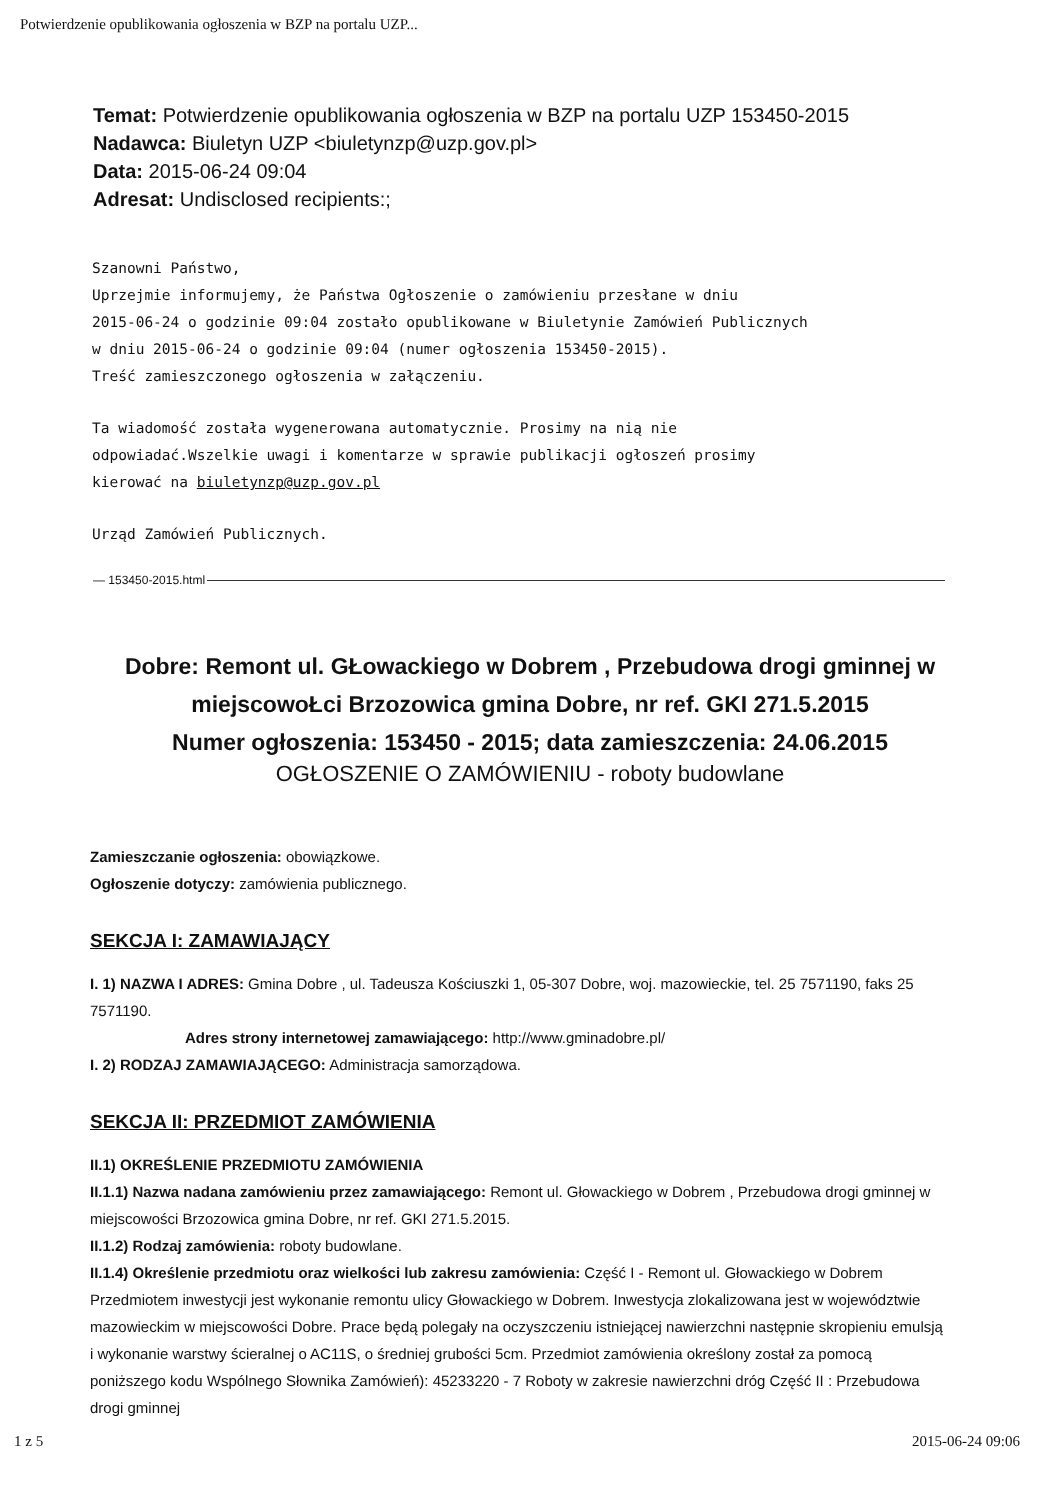Potwierdzenie opublikowania ogłoszenia w BZP na portalu UZP...
Temat: Potwierdzenie opublikowania ogłoszenia w BZP na portalu UZP 153450-2015
Nadawca: Biuletyn UZP <biuletynzp@uzp.gov.pl>
Data: 2015-06-24 09:04
Adresat: Undisclosed recipients:;
Szanowni Państwo,
Uprzejmie informujemy, że Państwa Ogłoszenie o zamówieniu przesłane w dniu
2015-06-24 o godzinie 09:04 zostało opublikowane w Biuletynie Zamówień Publicznych
w dniu 2015-06-24 o godzinie 09:04 (numer ogłoszenia 153450-2015).
Treść zamieszczonego ogłoszenia w załączeniu.
Ta wiadomość została wygenerowana automatycznie. Prosimy na nią nie
odpowiadać.Wszelkie uwagi i komentarze w sprawie publikacji ogłoszeń prosimy
kierować na biuletynzp@uzp.gov.pl
Urząd Zamówień Publicznych.
— 153450-2015.html
Dobre: Remont ul. GŁowackiego w Dobrem , Przebudowa drogi gminnej w miejscowoŁci Brzozowica gmina Dobre, nr ref. GKI 271.5.2015
Numer ogłoszenia: 153450 - 2015; data zamieszczenia: 24.06.2015
OGŁOSZENIE O ZAMÓWIENIU - roboty budowlane
Zamieszczanie ogłoszenia: obowiązkowe.
Ogłoszenie dotyczy: zamówienia publicznego.
SEKCJA I: ZAMAWIAJĄCY
I. 1) NAZWA I ADRES: Gmina Dobre , ul. Tadeusza Kościuszki 1, 05-307 Dobre, woj. mazowieckie, tel. 25 7571190, faks 25 7571190.
Adres strony internetowej zamawiającego: http://www.gminadobre.pl/
I. 2) RODZAJ ZAMAWIAJĄCEGO: Administracja samorządowa.
SEKCJA II: PRZEDMIOT ZAMÓWIENIA
II.1) OKREŚLENIE PRZEDMIOTU ZAMÓWIENIA
II.1.1) Nazwa nadana zamówieniu przez zamawiającego: Remont ul. Głowackiego w Dobrem , Przebudowa drogi gminnej w miejscowości Brzozowica gmina Dobre, nr ref. GKI 271.5.2015.
II.1.2) Rodzaj zamówienia: roboty budowlane.
II.1.4) Określenie przedmiotu oraz wielkości lub zakresu zamówienia: Część I - Remont ul. Głowackiego w Dobrem Przedmiotem inwestycji jest wykonanie remontu ulicy Głowackiego w Dobrem. Inwestycja zlokalizowana jest w województwie mazowieckim w miejscowości Dobre. Prace będą polegały na oczyszczeniu istniejącej nawierzchni następnie skropieniu emulsją i wykonanie warstwy ścieralnej o AC11S, o średniej grubości 5cm. Przedmiot zamówienia określony został za pomocą poniższego kodu Wspólnego Słownika Zamówień): 45233220 - 7 Roboty w zakresie nawierzchni dróg Część II : Przebudowa drogi gminnej
1 z 5 2015-06-24 09:06